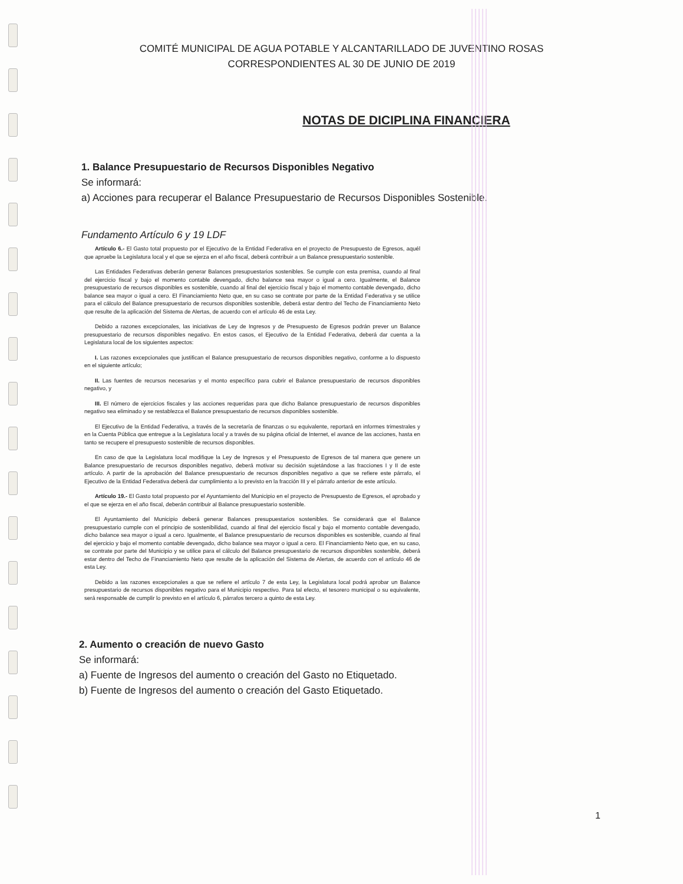COMITÉ MUNICIPAL DE AGUA POTABLE Y ALCANTARILLADO DE JUVENTINO ROSAS
CORRESPONDIENTES AL 30 DE JUNIO DE 2019
NOTAS DE DICIPLINA FINANCIERA
1. Balance Presupuestario de Recursos Disponibles Negativo
Se informará:
a) Acciones para recuperar el Balance Presupuestario de Recursos Disponibles Sostenible.
Fundamento Artículo 6 y 19 LDF
Artículo 6.- El Gasto total propuesto por el Ejecutivo de la Entidad Federativa en el proyecto de Presupuesto de Egresos, aquél que apruebe la Legislatura local y el que se ejerza en el año fiscal, deberá contribuir a un Balance presupuestario sostenible.
Las Entidades Federativas deberán generar Balances presupuestarios sostenibles. Se cumple con esta premisa, cuando al final del ejercicio fiscal y bajo el momento contable devengado, dicho balance sea mayor o igual a cero. Igualmente, el Balance presupuestario de recursos disponibles es sostenible, cuando al final del ejercicio fiscal y bajo el momento contable devengado, dicho balance sea mayor o igual a cero. El Financiamiento Neto que, en su caso se contrate por parte de la Entidad Federativa y se utilice para el cálculo del Balance presupuestario de recursos disponibles sostenible, deberá estar dentro del Techo de Financiamiento Neto que resulte de la aplicación del Sistema de Alertas, de acuerdo con el artículo 46 de esta Ley.
Debido a razones excepcionales, las iniciativas de Ley de Ingresos y de Presupuesto de Egresos podrán prever un Balance presupuestario de recursos disponibles negativo. En estos casos, el Ejecutivo de la Entidad Federativa, deberá dar cuenta a la Legislatura local de los siguientes aspectos:
I. Las razones excepcionales que justifican el Balance presupuestario de recursos disponibles negativo, conforme a lo dispuesto en el siguiente artículo;
II. Las fuentes de recursos necesarias y el monto específico para cubrir el Balance presupuestario de recursos disponibles negativo, y
III. El número de ejercicios fiscales y las acciones requeridas para que dicho Balance presupuestario de recursos disponibles negativo sea eliminado y se restablezca el Balance presupuestario de recursos disponibles sostenible.
El Ejecutivo de la Entidad Federativa, a través de la secretaría de finanzas o su equivalente, reportará en informes trimestrales y en la Cuenta Pública que entregue a la Legislatura local y a través de su página oficial de Internet, el avance de las acciones, hasta en tanto se recupere el presupuesto sostenible de recursos disponibles.
En caso de que la Legislatura local modifique la Ley de Ingresos y el Presupuesto de Egresos de tal manera que genere un Balance presupuestario de recursos disponibles negativo, deberá motivar su decisión sujetándose a las fracciones I y II de este artículo. A partir de la aprobación del Balance presupuestario de recursos disponibles negativo a que se refiere este párrafo, el Ejecutivo de la Entidad Federativa deberá dar cumplimiento a lo previsto en la fracción III y el párrafo anterior de este artículo.
Artículo 19.- El Gasto total propuesto por el Ayuntamiento del Municipio en el proyecto de Presupuesto de Egresos, el aprobado y el que se ejerza en el año fiscal, deberán contribuir al Balance presupuestario sostenible.
El Ayuntamiento del Municipio deberá generar Balances presupuestarios sostenibles. Se considerará que el Balance presupuestario cumple con el principio de sostenibilidad, cuando al final del ejercicio fiscal y bajo el momento contable devengado, dicho balance sea mayor o igual a cero. Igualmente, el Balance presupuestario de recursos disponibles es sostenible, cuando al final del ejercicio y bajo el momento contable devengado, dicho balance sea mayor o igual a cero. El Financiamiento Neto que, en su caso, se contrate por parte del Municipio y se utilice para el cálculo del Balance presupuestario de recursos disponibles sostenible, deberá estar dentro del Techo de Financiamiento Neto que resulte de la aplicación del Sistema de Alertas, de acuerdo con el artículo 46 de esta Ley.
Debido a las razones excepcionales a que se refiere el artículo 7 de esta Ley, la Legislatura local podrá aprobar un Balance presupuestario de recursos disponibles negativo para el Municipio respectivo. Para tal efecto, el tesorero municipal o su equivalente, será responsable de cumplir lo previsto en el artículo 6, párrafos tercero a quinto de esta Ley.
2. Aumento o creación de nuevo Gasto
Se informará:
a) Fuente de Ingresos del aumento o creación del Gasto no Etiquetado.
b) Fuente de Ingresos del aumento o creación del Gasto Etiquetado.
1